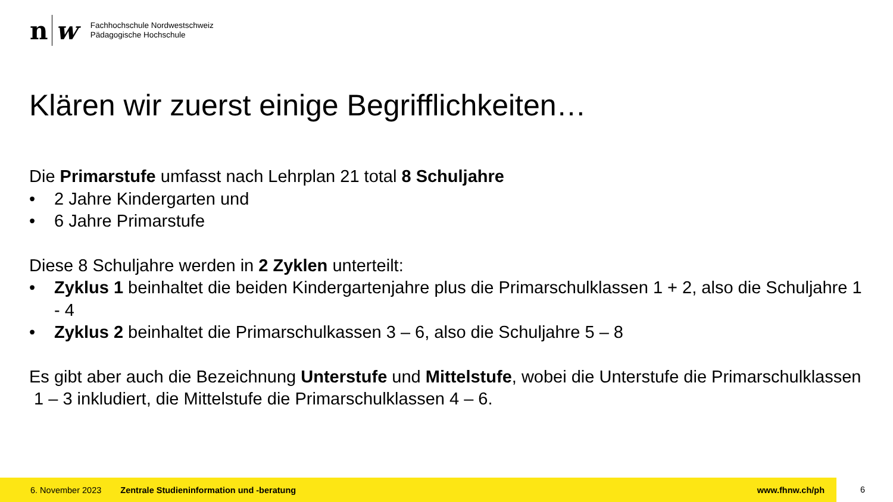n w
Fachhochschule Nordwestschweiz
Pädagogische Hochschule
Klären wir zuerst einige Begrifflichkeiten…
Die Primarstufe umfasst nach Lehrplan 21 total 8 Schuljahre
• 2 Jahre Kindergarten und
• 6 Jahre Primarstufe
Diese 8 Schuljahre werden in 2 Zyklen unterteilt:
• Zyklus 1 beinhaltet die beiden Kindergartenjahre plus die Primarschulklassen 1 + 2, also die Schuljahre 1 - 4
• Zyklus 2 beinhaltet die Primarschulkassen 3 – 6, also die Schuljahre 5 – 8
Es gibt aber auch die Bezeichnung Unterstufe und Mittelstufe, wobei die Unterstufe die Primarschulklassen 1 – 3 inkludiert, die Mittelstufe die Primarschulklassen 4 – 6.
6. November 2023 Zentrale Studieninformation und -beratung www.fhnw.ch/ph
6